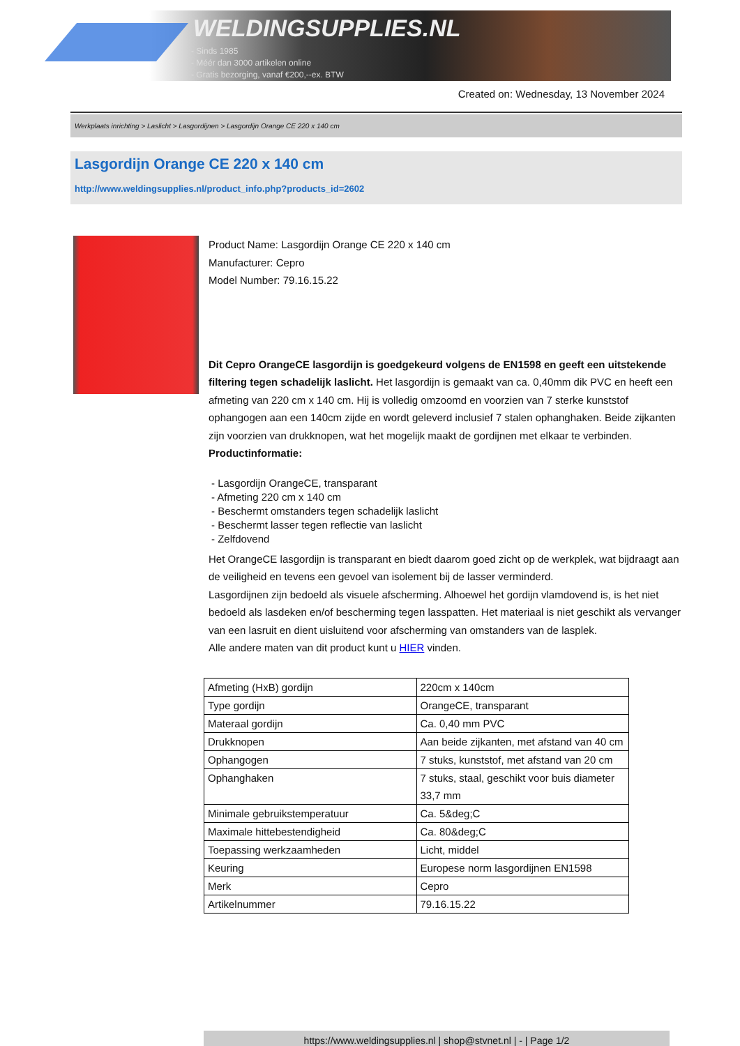WELDINGSUPPLIES.NL
- Sinds 1985
- Méér dan 3000 artikelen online
- Gratis bezorging, vanaf €200,--ex. BTW
Created on: Wednesday, 13 November 2024
Werkplaats inrichting > Laslicht > Lasgordijnen > Lasgordijn Orange CE 220 x 140 cm
Lasgordijn Orange CE 220 x 140 cm
http://www.weldingsupplies.nl/product_info.php?products_id=2602
Product Name: Lasgordijn Orange CE 220 x 140 cm
Manufacturer: Cepro
Model Number: 79.16.15.22
Dit Cepro OrangeCE lasgordijn is goedgekeurd volgens de EN1598 en geeft een uitstekende filtering tegen schadelijk laslicht. Het lasgordijn is gemaakt van ca. 0,40mm dik PVC en heeft een afmeting van 220 cm x 140 cm. Hij is volledig omzoomd en voorzien van 7 sterke kunststof ophangogen aan een 140cm zijde en wordt geleverd inclusief 7 stalen ophanghaken. Beide zijkanten zijn voorzien van drukknopen, wat het mogelijk maakt de gordijnen met elkaar te verbinden.
Productinformatie:
- Lasgordijn OrangeCE, transparant
- Afmeting 220 cm x 140 cm
- Beschermt omstanders tegen schadelijk laslicht
- Beschermt lasser tegen reflectie van laslicht
- Zelfdovend
Het OrangeCE lasgordijn is transparant en biedt daarom goed zicht op de werkplek, wat bijdraagt aan de veiligheid en tevens een gevoel van isolement bij de lasser verminderd.
Lasgordijnen zijn bedoeld als visuele afscherming. Alhoewel het gordijn vlamdovend is, is het niet bedoeld als lasdeken en/of bescherming tegen lasspatten. Het materiaal is niet geschikt als vervanger van een lasruit en dient uisluitend voor afscherming van omstanders van de lasplek.
Alle andere maten van dit product kunt u HIER vinden.
| Afmeting (HxB) gordijn | 220cm x 140cm |
| Type gordijn | OrangeCE, transparant |
| Materaal gordijn | Ca. 0,40 mm PVC |
| Drukknopen | Aan beide zijkanten, met afstand van 40 cm |
| Ophangogen | 7 stuks, kunststof, met afstand van 20 cm |
| Ophanghaken | 7 stuks, staal, geschikt voor buis diameter 33,7 mm |
| Minimale gebruikstemperatuur | Ca. 5&deg;C |
| Maximale hittebestendigheid | Ca. 80&deg;C |
| Toepassing werkzaamheden | Licht, middel |
| Keuring | Europese norm lasgordijnen EN1598 |
| Merk | Cepro |
| Artikelnummer | 79.16.15.22 |
https://www.weldingsupplies.nl | shop@stvnet.nl | - | Page 1/2